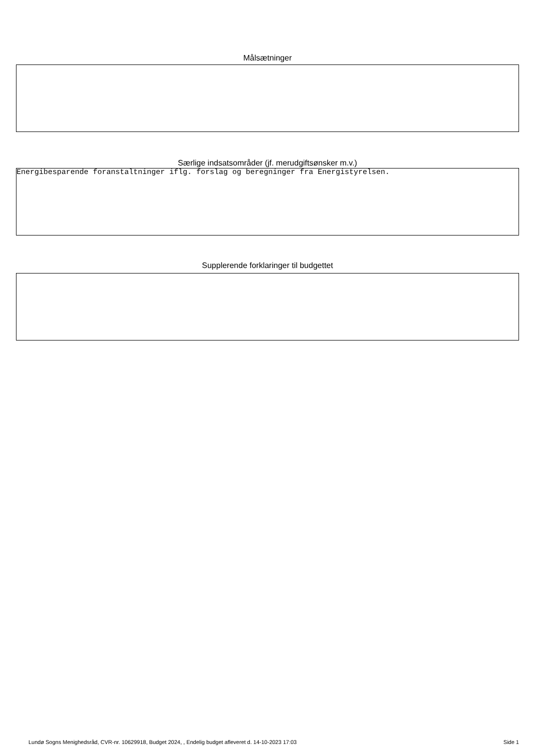Målsætninger
Særlige indsatsområder (jf. merudgiftsønsker m.v.)
Energibesparende foranstaltninger iflg. forslag og beregninger fra Energistyrelsen.
Supplerende forklaringer til budgettet
Lundø Sogns Menighedsråd, CVR-nr. 10629918, Budget 2024, , Endelig budget afleveret d. 14-10-2023 17:03 Side 1